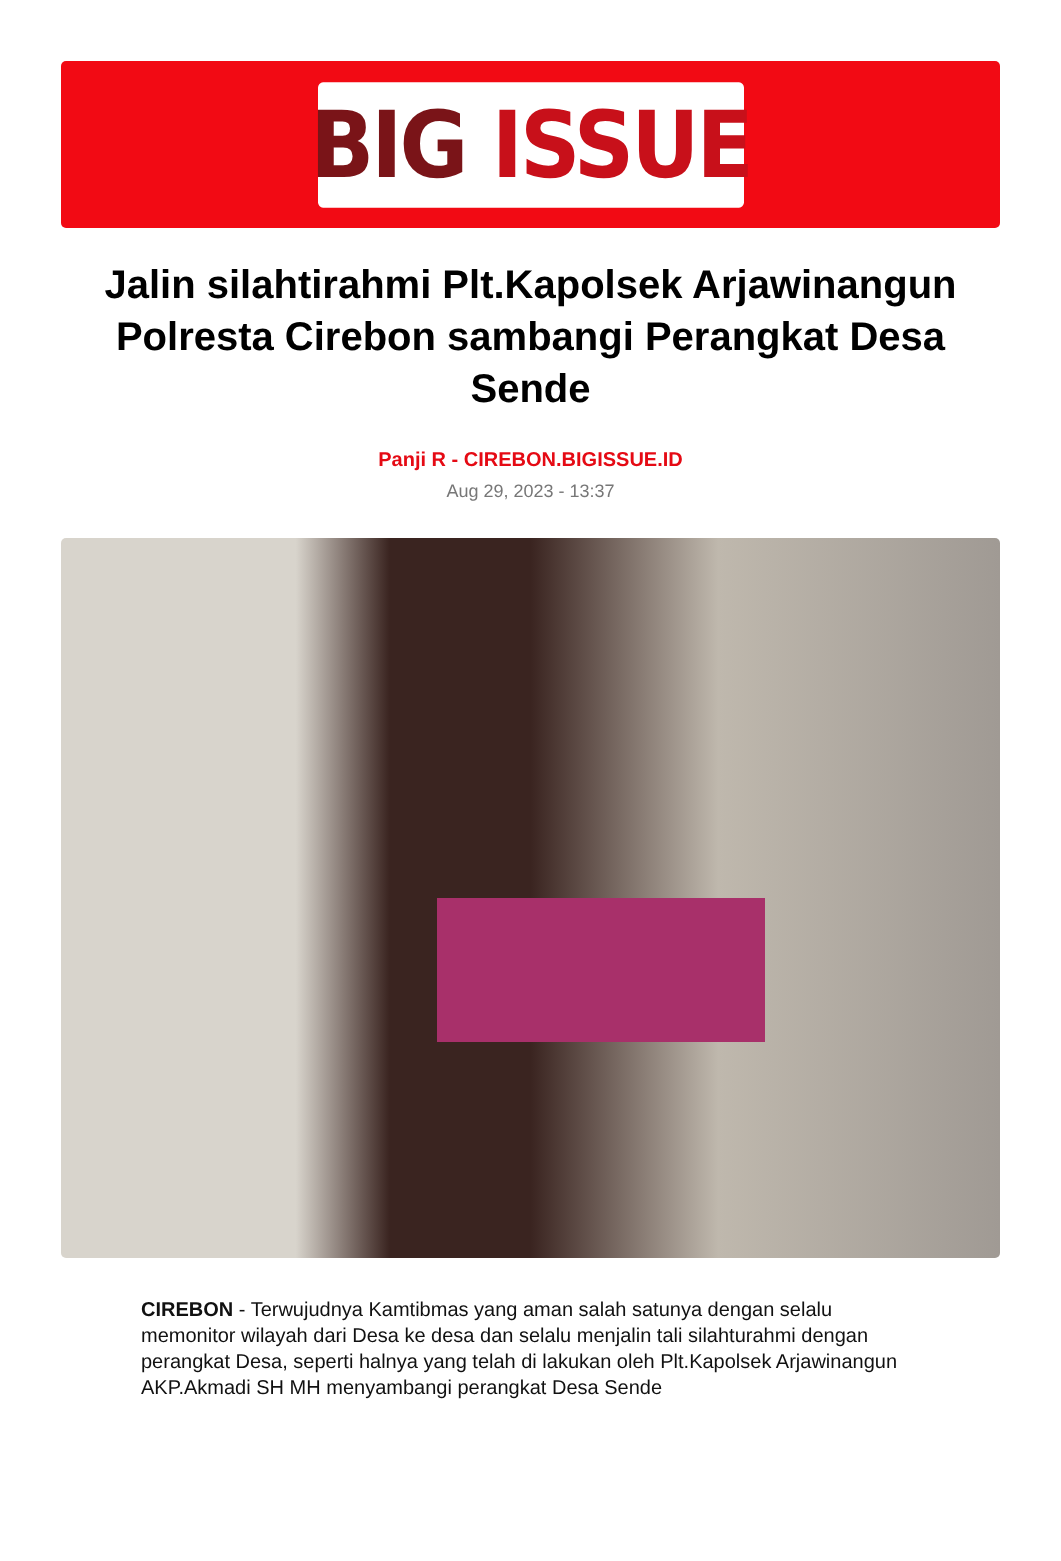BIG ISSUE
Jalin silahtirahmi Plt.Kapolsek Arjawinangun Polresta Cirebon sambangi Perangkat Desa Sende
Panji R - CIREBON.BIGISSUE.ID
Aug 29, 2023 - 13:37
CIREBON - Terwujudnya Kamtibmas yang aman salah satunya dengan selalu memonitor wilayah dari Desa ke desa dan selalu menjalin tali silahturahmi dengan perangkat Desa, seperti halnya yang telah di lakukan oleh Plt.Kapolsek Arjawinangun AKP.Akmadi SH MH menyambangi perangkat Desa Sende